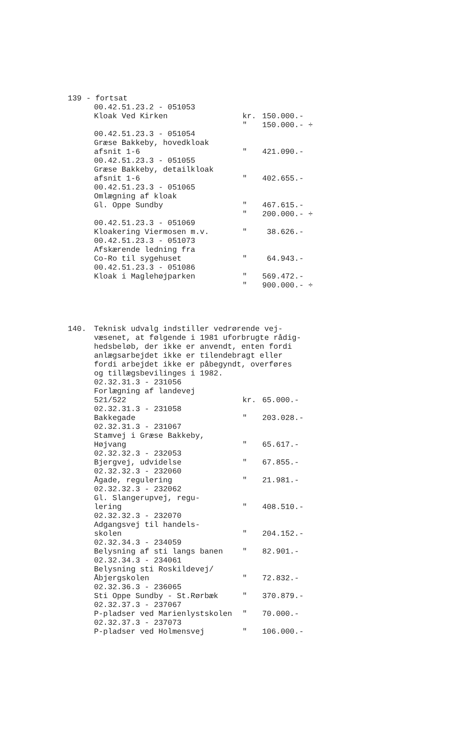139 - fortsat
| 00.42.51.23.2 - 051053 | | |
| Kloak Ved Kirken | kr. | 150.000.- |
| | " | 150.000.- ÷ |
| 00.42.51.23.3 - 051054 | | |
| Græse Bakkeby, hovedkloak | | |
| afsnit 1-6 | " | 421.090.- |
| 00.42.51.23.3 - 051055 | | |
| Græse Bakkeby, detailkloak | | |
| afsnit 1-6 | " | 402.655.- |
| 00.42.51.23.3 - 051065 | | |
| Omlægning af kloak | | |
| Gl. Oppe Sundby | " | 467.615.- |
| | " | 200.000.- ÷ |
| 00.42.51.23.3 - 051069 | | |
| Kloakering Viermosen m.v. | " | 38.626.- |
| 00.42.51.23.3 - 051073 | | |
| Afskærende ledning fra | | |
| Co-Ro til sygehuset | " | 64.943.- |
| 00.42.51.23.3 - 051086 | | |
| Kloak i Maglehøjparken | " | 569.472.- |
| | " | 900.000.- ÷ |
140.
Teknisk udvalg indstiller vedrørende vej-
væsenet, at følgende i 1981 uforbrugte rådig-
hedsbeløb, der ikke er anvendt, enten fordi
anlægsarbejdet ikke er tilendebragt eller
fordi arbejdet ikke er påbegyndt, overføres
og tillægsbevilinges i 1982.
| 02.32.31.3 - 231056 | | |
| Forlægning af landevej | | |
| 521/522 | kr. | 65.000.- |
| 02.32.31.3 - 231058 | | |
| Bakkegade | " | 203.028.- |
| 02.32.31.3 - 231067 | | |
| Stamvej i Græse Bakkeby, | | |
| Højvang | " | 65.617.- |
| 02.32.32.3 - 232053 | | |
| Bjergvej, udvidelse | " | 67.855.- |
| 02.32.32.3 - 232060 | | |
| Ågade, regulering | " | 21.981.- |
| 02.32.32.3 - 232062 | | |
| Gl. Slangerupvej, regu- | | |
| lering | " | 408.510.- |
| 02.32.32.3 - 232070 | | |
| Adgangsvej til handels- | | |
| skolen | " | 204.152.- |
| 02.32.34.3 - 234059 | | |
| Belysning af sti langs banen | " | 82.901.- |
| 02.32.34.3 - 234061 | | |
| Belysning sti Roskildevej/ | | |
| Åbjergskolen | " | 72.832.- |
| 02.32.36.3 - 236065 | | |
| Sti Oppe Sundby - St.Rørbæk | " | 370.879.- |
| 02.32.37.3 - 237067 | | |
| P-pladser ved Marienlystskolen | " | 70.000.- |
| 02.32.37.3 - 237073 | | |
| P-pladser ved Holmensvej | " | 106.000.- |